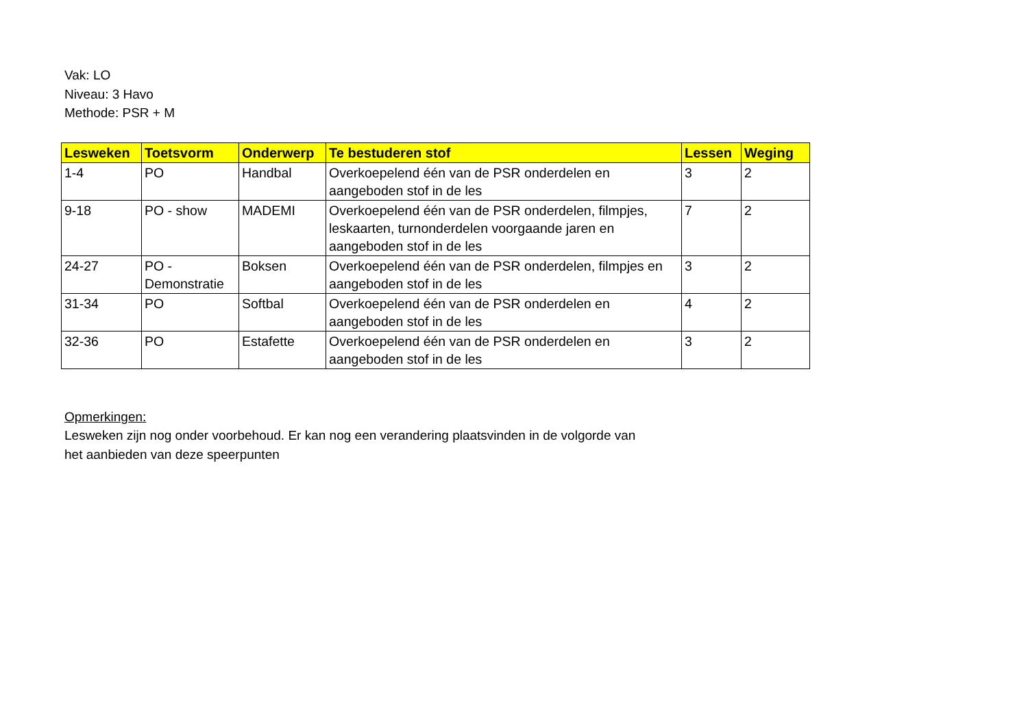Vak: LO
Niveau: 3 Havo
Methode: PSR + M
| Lesweken | Toetsvorm | Onderwerp | Te bestuderen stof | Lessen | Weging |
| --- | --- | --- | --- | --- | --- |
| 1-4 | PO | Handbal | Overkoepelend één van de PSR onderdelen en aangeboden stof in de les | 3 | 2 |
| 9-18 | PO - show | MADEMI | Overkoepelend één van de PSR onderdelen, filmpjes, leskaarten, turnonderdelen voorgaande jaren en aangeboden stof in de les | 7 | 2 |
| 24-27 | PO - Demonstratie | Boksen | Overkoepelend één van de PSR onderdelen, filmpjes en aangeboden stof in de les | 3 | 2 |
| 31-34 | PO | Softbal | Overkoepelend één van de PSR onderdelen en aangeboden stof in de les | 4 | 2 |
| 32-36 | PO | Estafette | Overkoepelend één van de PSR onderdelen en aangeboden stof in de les | 3 | 2 |
Opmerkingen:
Lesweken zijn nog onder voorbehoud. Er kan nog een verandering plaatsvinden in de volgorde van
het aanbieden van deze speerpunten